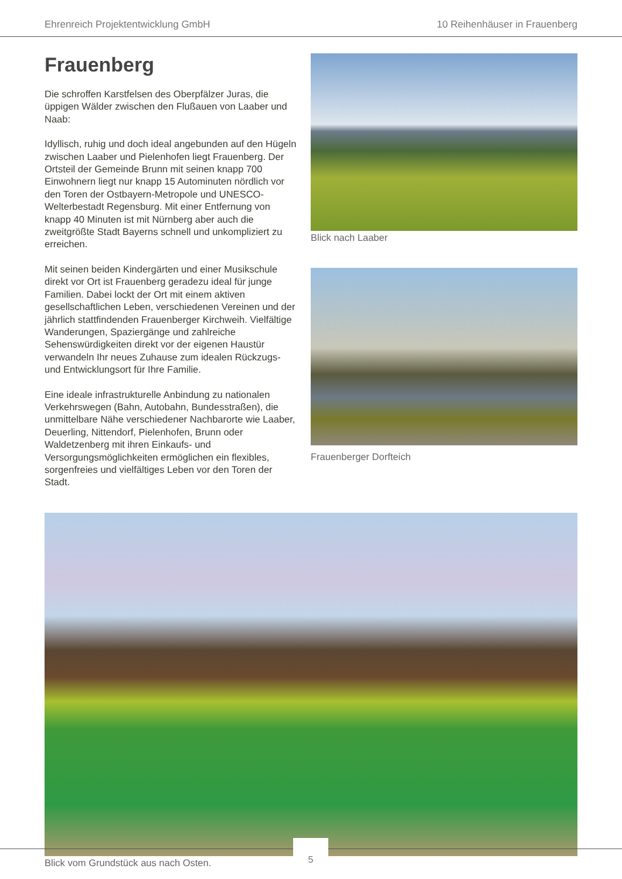Ehrenreich Projektentwicklung GmbH 10 Reihenhäuser in Frauenberg
Frauenberg
Die schroffen Karstfelsen des Oberpfälzer Juras, die üppigen Wälder zwischen den Flußauen von Laaber und Naab:
Idyllisch, ruhig und doch ideal angebunden auf den Hügeln zwischen Laaber und Pielenhofen liegt Frauenberg. Der Ortsteil der Gemeinde Brunn mit seinen knapp 700 Einwohnern liegt nur knapp 15 Autominuten nördlich vor den Toren der Ostbayern-Metropole und UNESCO-Welterbestadt Regensburg. Mit einer Entfernung von knapp 40 Minuten ist mit Nürnberg aber auch die zweitgrößte Stadt Bayerns schnell und unkompliziert zu erreichen.
Mit seinen beiden Kindergärten und einer Musikschule direkt vor Ort ist Frauenberg geradezu ideal für junge Familien. Dabei lockt der Ort mit einem aktiven gesellschaftlichen Leben, verschiedenen Vereinen und der jährlich stattfindenden Frauenberger Kirchweih. Vielfältige Wanderungen, Spaziergänge und zahlreiche Sehenswürdigkeiten direkt vor der eigenen Haustür verwandeln Ihr neues Zuhause zum idealen Rückzugs- und Entwicklungsort für Ihre Familie.
Eine ideale infrastrukturelle Anbindung zu nationalen Verkehrswegen (Bahn, Autobahn, Bundesstraßen), die unmittelbare Nähe verschiedener Nachbarorte wie Laaber, Deuerling, Nittendorf, Pielenhofen, Brunn oder Waldetzenberg mit ihren Einkaufs- und Versorgungsmöglichkeiten ermöglichen ein flexibles, sorgenfreies und vielfältiges Leben vor den Toren der Stadt.
Blick nach Laaber
Frauenberger Dorfteich
Blick vom Grundstück aus nach Osten.
5